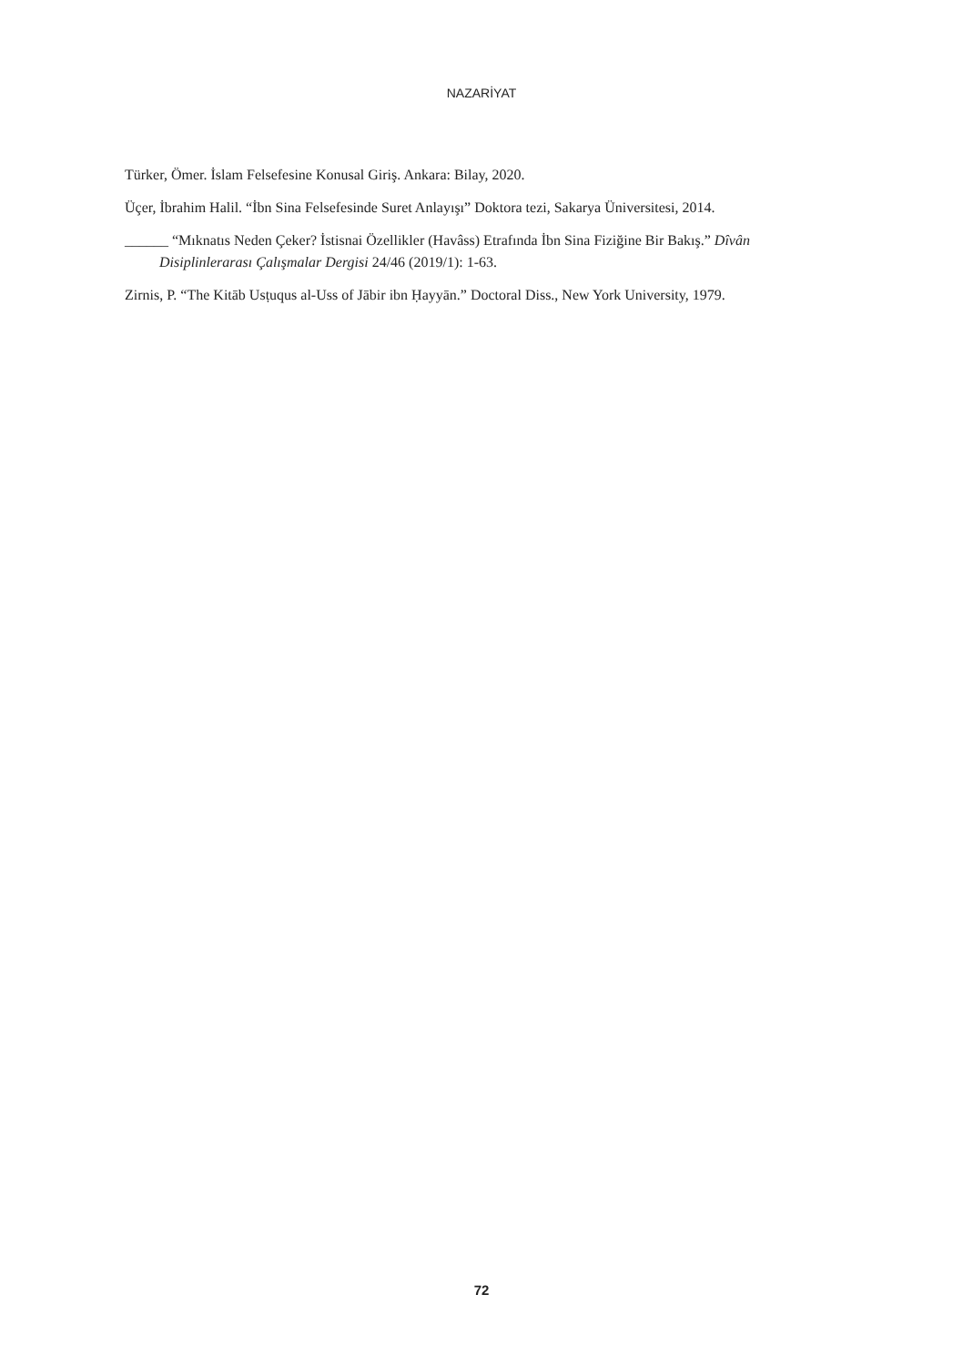NAZARİYAT
Türker, Ömer. İslam Felsefesine Konusal Giriş. Ankara: Bilay, 2020.
Üçer, İbrahim Halil. “İbn Sina Felsefesinde Suret Anlayışı” Doktora tezi, Sakarya Üniversitesi, 2014.
______ “Mıknatıs Neden Çeker? İstisnai Özellikler (Havâss) Etrafında İbn Sina Fiziğine Bir Bakış.” Dîvân Disiplinlerarası Çalışmalar Dergisi 24/46 (2019/1): 1-63.
Zirnis, P. “The Kitāb Usṭuqus al-Uss of Jābir ibn Ḥayyān.” Doctoral Diss., New York University, 1979.
72